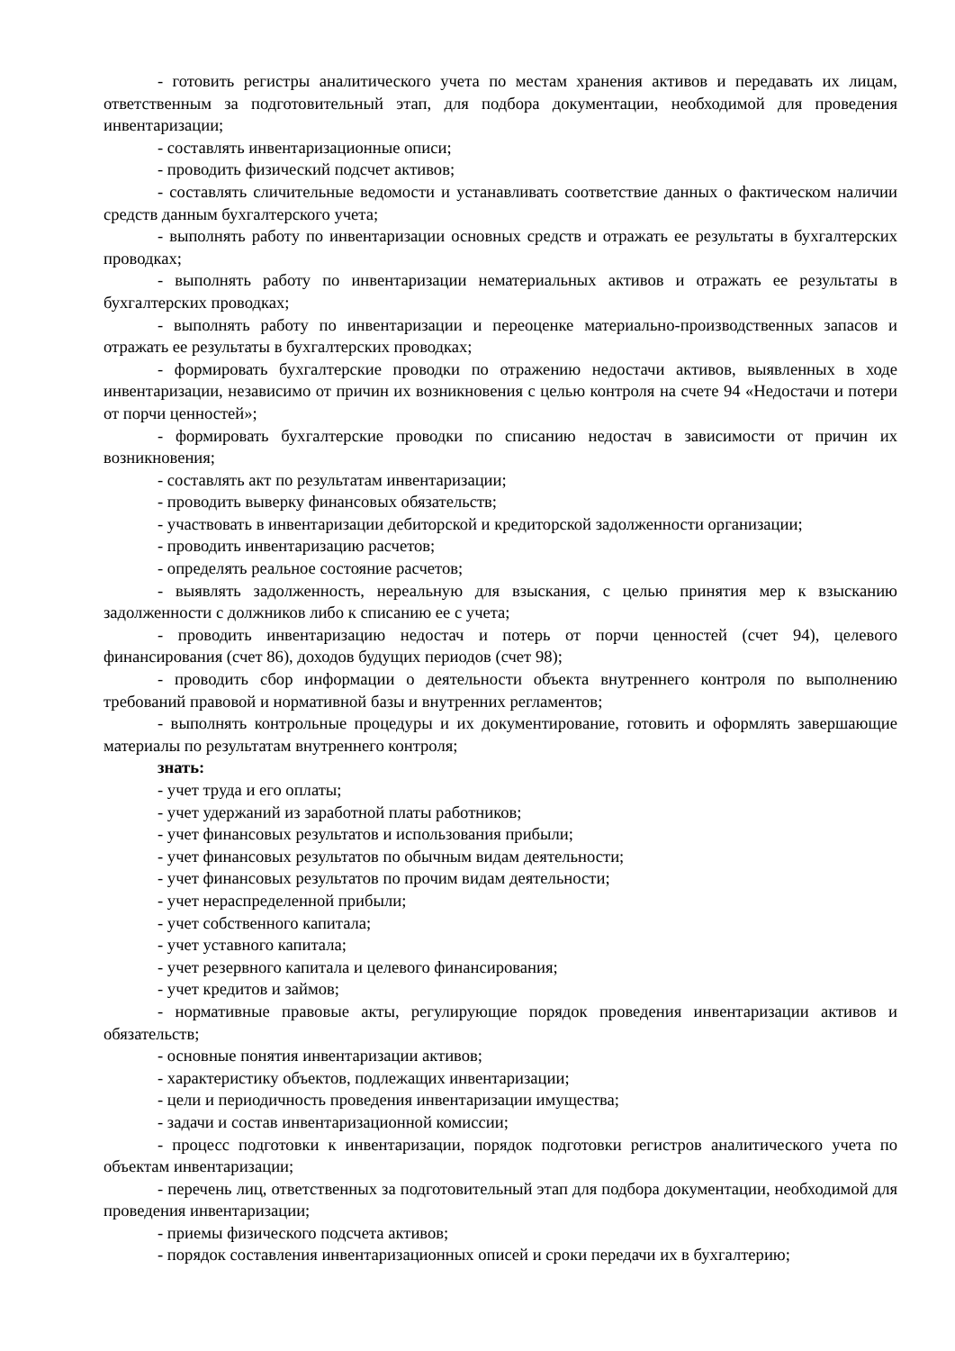- готовить регистры аналитического учета по местам хранения активов и передавать их лицам, ответственным за подготовительный этап, для подбора документации, необходимой для проведения инвентаризации;
- составлять инвентаризационные описи;
- проводить физический подсчет активов;
- составлять сличительные ведомости и устанавливать соответствие данных о фактическом наличии средств данным бухгалтерского учета;
- выполнять работу по инвентаризации основных средств и отражать ее результаты в бухгалтерских проводках;
- выполнять работу по инвентаризации нематериальных активов и отражать ее результаты в бухгалтерских проводках;
- выполнять работу по инвентаризации и переоценке материально-производственных запасов и отражать ее результаты в бухгалтерских проводках;
- формировать бухгалтерские проводки по отражению недостачи активов, выявленных в ходе инвентаризации, независимо от причин их возникновения с целью контроля на счете 94 «Недостачи и потери от порчи ценностей»;
- формировать бухгалтерские проводки по списанию недостач в зависимости от причин их возникновения;
- составлять акт по результатам инвентаризации;
- проводить выверку финансовых обязательств;
- участвовать в инвентаризации дебиторской и кредиторской задолженности организации;
- проводить инвентаризацию расчетов;
- определять реальное состояние расчетов;
- выявлять задолженность, нереальную для взыскания, с целью принятия мер к взысканию задолженности с должников либо к списанию ее с учета;
- проводить инвентаризацию недостач и потерь от порчи ценностей (счет 94), целевого финансирования (счет 86), доходов будущих периодов (счет 98);
- проводить сбор информации о деятельности объекта внутреннего контроля по выполнению требований правовой и нормативной базы и внутренних регламентов;
- выполнять контрольные процедуры и их документирование, готовить и оформлять завершающие материалы по результатам внутреннего контроля;
знать:
- учет труда и его оплаты;
- учет удержаний из заработной платы работников;
- учет финансовых результатов и использования прибыли;
- учет финансовых результатов по обычным видам деятельности;
- учет финансовых результатов по прочим видам деятельности;
- учет нераспределенной прибыли;
- учет собственного капитала;
- учет уставного капитала;
- учет резервного капитала и целевого финансирования;
- учет кредитов и займов;
- нормативные правовые акты, регулирующие порядок проведения инвентаризации активов и обязательств;
- основные понятия инвентаризации активов;
- характеристику объектов, подлежащих инвентаризации;
- цели и периодичность проведения инвентаризации имущества;
- задачи и состав инвентаризационной комиссии;
- процесс подготовки к инвентаризации, порядок подготовки регистров аналитического учета по объектам инвентаризации;
- перечень лиц, ответственных за подготовительный этап для подбора документации, необходимой для проведения инвентаризации;
- приемы физического подсчета активов;
- порядок составления инвентаризационных описей и сроки передачи их в бухгалтерию;